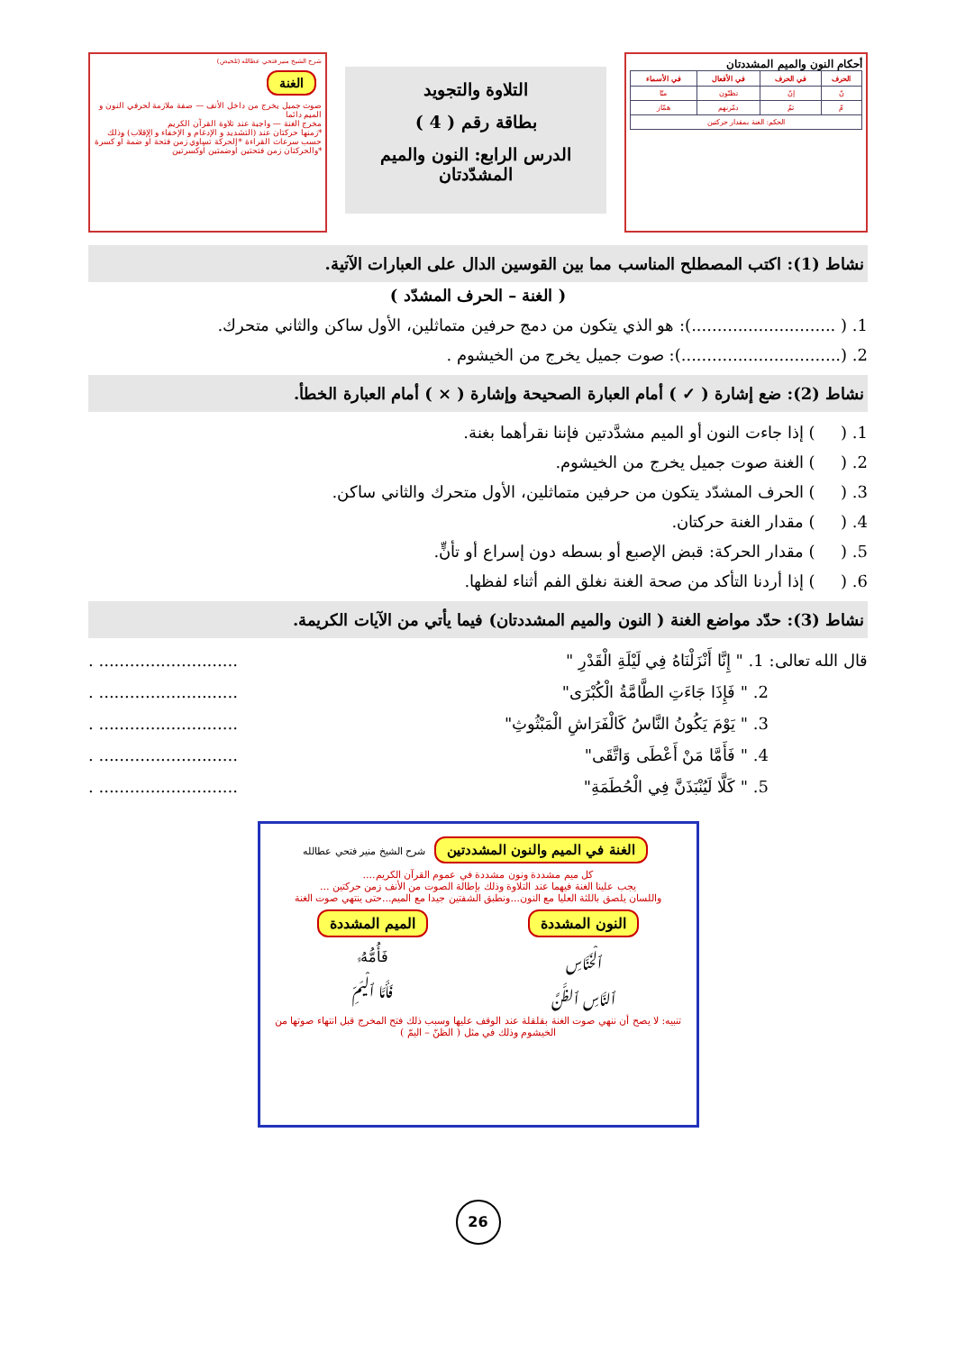أحكام النون والميم المشددتان
| الحرف | في الحرف | في الأفعال | في الأسماء |
| --- | --- | --- | --- |
| نّ | إنّ | تظنّون | منّا |
| مّ | ثمّ | دمّرنهم | همّاز |
| الحكم: الغنة بمقدار حركتين | | | |
التلاوة والتجويد
بطاقة رقم ( 4 )
الدرس الرابع: النون والميم المشدّدتان
شرح الشيخ منير فتحي عطالله (تلخيص)
الغنة
صوت جميل يخرج من داخل الأنف — صفة ملازمة لحرفي النون و الميم دائما
مخرج الغنة — واجبة عند تلاوة القرآن الكريم
*زمنها حركتان عند (التشديد و الإدغام و الإخفاء و الإقلاب) وذلك حسب سرعات القراءة *الحركة تساوي زمن فتحة أو ضمة أو كسرة *والحركتان زمن فتحتين أوضمتين أوكسرتين
نشاط (1): اكتب المصطلح المناسب مما بين القوسين الدال على العبارات الآتية.
( الغنة – الحرف المشدّد )
1. ( ............................): هو الذي يتكون من دمج حرفين متماثلين، الأول ساكن والثاني متحرك.
2. (...............................): صوت جميل يخرج من الخيشوم .
نشاط (2): ضع إشارة ( ✓ ) أمام العبارة الصحيحة وإشارة ( × ) أمام العبارة الخطأ.
1. ( ) إذا جاءت النون أو الميم مشدَّدتين فإننا نقرأهما بغنة.
2. ( ) الغنة صوت جميل يخرج من الخيشوم.
3. ( ) الحرف المشدّد يتكون من حرفين متماثلين، الأول متحرك والثاني ساكن.
4. ( ) مقدار الغنة حركتان.
5. ( ) مقدار الحركة: قبض الإصبع أو بسطه دون إسراع أو تأنٍّ.
6. ( ) إذا أردنا التأكد من صحة الغنة نغلق الفم أثناء لفظها.
نشاط (3): حدّد مواضع الغنة ( النون والميم المشددتان) فيما يأتي من الآيات الكريمة.
قال الله تعالى: 1. " إِنَّا أَنْزَلْنَاهُ فِي لَيْلَةِ الْقَدْرِ "........................... .
2. " فَإِذَا جَاءَتِ الطَّامَّةُ الْكُبْرَى"........................... .
3. " يَوْمَ يَكُونُ النَّاسُ كَالْفَرَاشِ الْمَبْثُوثِ"........................... .
4. " فَأَمَّا مَنْ أَعْطَى وَاتَّقَى"........................... .
5. " كَلَّا لَيُنْبَذَنَّ فِي الْحُطَمَةِ"........................... .
الغنة في الميم والنون المشددتين
شرح الشيخ منير فتحي عطالله
كل ميم مشددة ونون مشددة في عموم القرآن الكريم....
يجب علينا الغنة فيهما عند التلاوة وذلك بإطالة الصوت من الأنف زمن حركتين ...
واللسان يلصق باللثة العليا مع النون...ونطبق الشفتين جيدا مع الميم...حتى ينتهي صوت الغنة
النون المشددة
ٱلْخَنَّاسِ
ٱلنَّاسِ ٱلظَّنَّ
الميم المشددة
فَأُمُّهُۥ
فَأَمَّا ٱلْيَمِّ
تنبيه: لا يصح أن ننهي صوت الغنة بقلقلة عند الوقف عليها وسبب ذلك فتح المخرج قبل انتهاء صوتها من الخيشوم وذلك في مثل ( الظنّ – اليمّ )
26